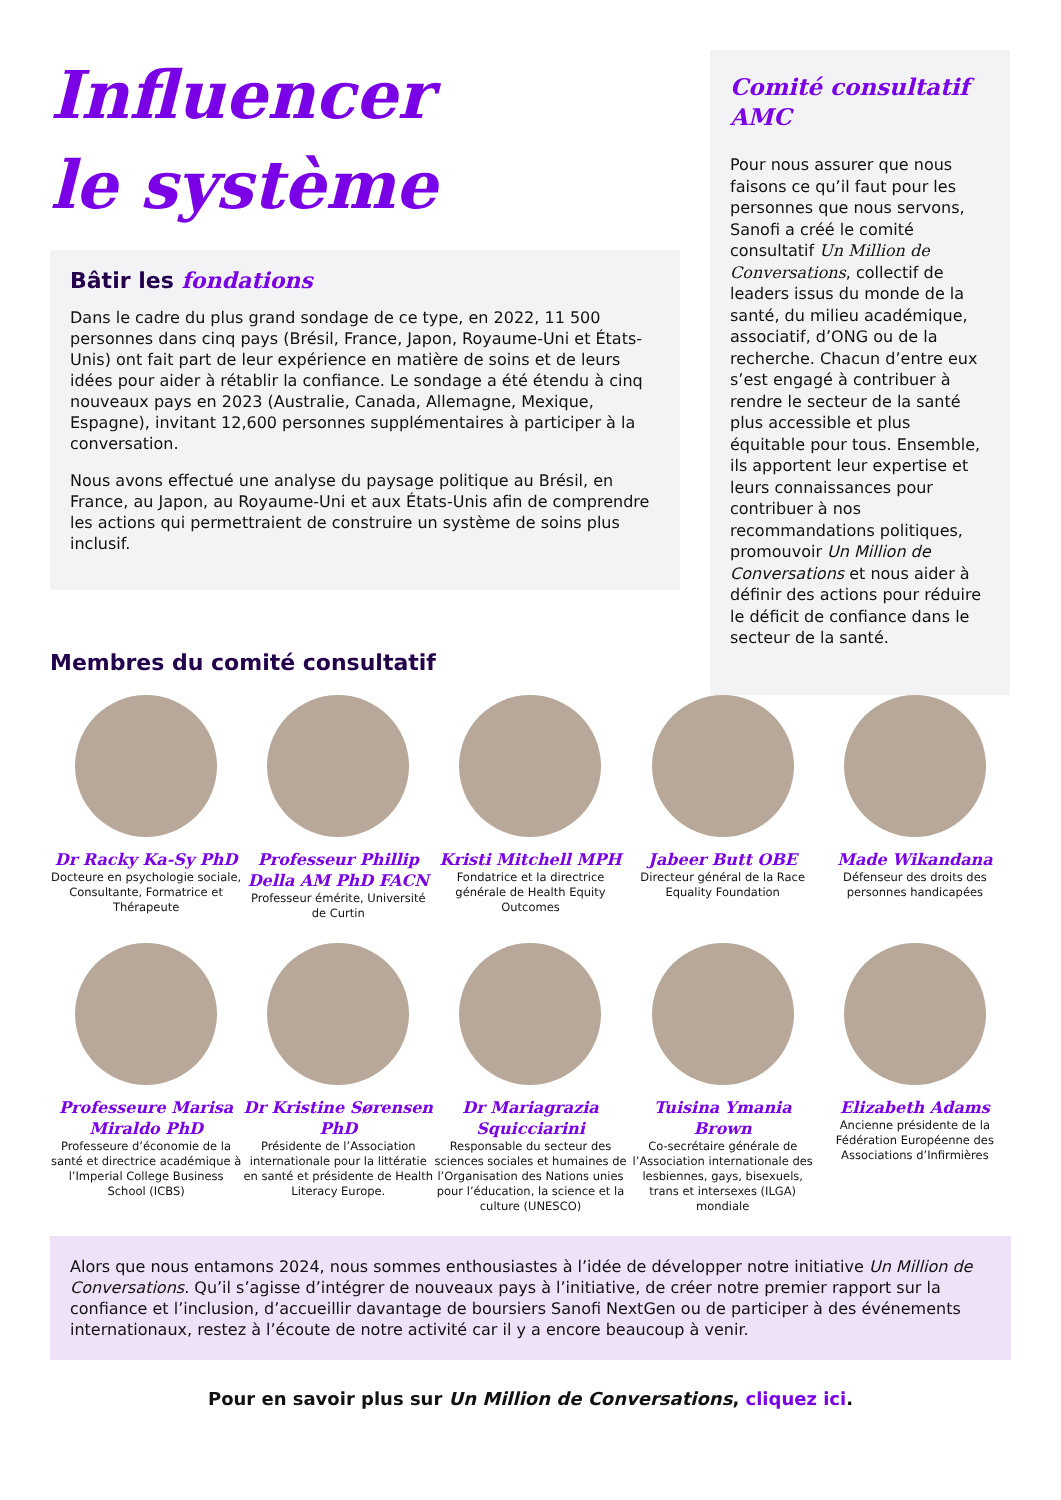Influencer
le système
Bâtir les fondations
Dans le cadre du plus grand sondage de ce type, en 2022, 11 500 personnes dans cinq pays (Brésil, France, Japon, Royaume-Uni et États-Unis) ont fait part de leur expérience en matière de soins et de leurs idées pour aider à rétablir la confiance. Le sondage a été étendu à cinq nouveaux pays en 2023 (Australie, Canada, Allemagne, Mexique, Espagne), invitant 12,600 personnes supplémentaires à participer à la conversation.
Nous avons effectué une analyse du paysage politique au Brésil, en France, au Japon, au Royaume-Uni et aux États-Unis afin de comprendre les actions qui permettraient de construire un système de soins plus inclusif.
Membres du comité consultatif
Comité consultatif AMC
Pour nous assurer que nous faisons ce qu’il faut pour les personnes que nous servons, Sanofi a créé le comité consultatif Un Million de Conversations, collectif de leaders issus du monde de la santé, du milieu académique, associatif, d’ONG ou de la recherche. Chacun d’entre eux s’est engagé à contribuer à rendre le secteur de la santé plus accessible et plus équitable pour tous. Ensemble, ils apportent leur expertise et leurs connaissances pour contribuer à nos recommandations politiques, promouvoir Un Million de Conversations et nous aider à définir des actions pour réduire le déficit de confiance dans le secteur de la santé.
Dr Racky Ka-Sy PhD
Docteure en psychologie sociale, Consultante, Formatrice et Thérapeute
Professeur Phillip Della AM PhD FACN
Professeur émérite, Université de Curtin
Kristi Mitchell MPH
Fondatrice et la directrice générale de Health Equity Outcomes
Jabeer Butt OBE
Directeur général de la Race Equality Foundation
Made Wikandana
Défenseur des droits des personnes handicapées
Professeure Marisa Miraldo PhD
Professeure d’économie de la santé et directrice académique à l’Imperial College Business School (ICBS)
Dr Kristine Sørensen PhD
Présidente de l’Association internationale pour la littératie en santé et présidente de Health Literacy Europe.
Dr Mariagrazia Squicciarini
Responsable du secteur des sciences sociales et humaines de l’Organisation des Nations unies pour l’éducation, la science et la culture (UNESCO)
Tuisina Ymania Brown
Co-secrétaire générale de l’Association internationale des lesbiennes, gays, bisexuels, trans et intersexes (ILGA) mondiale
Elizabeth Adams
Ancienne présidente de la Fédération Européenne des Associations d’Infirmières
Alors que nous entamons 2024, nous sommes enthousiastes à l’idée de développer notre initiative Un Million de Conversations. Qu’il s’agisse d’intégrer de nouveaux pays à l’initiative, de créer notre premier rapport sur la confiance et l’inclusion, d’accueillir davantage de boursiers Sanofi NextGen ou de participer à des événements internationaux, restez à l’écoute de notre activité car il y a encore beaucoup à venir.
Pour en savoir plus sur Un Million de Conversations, cliquez ici.